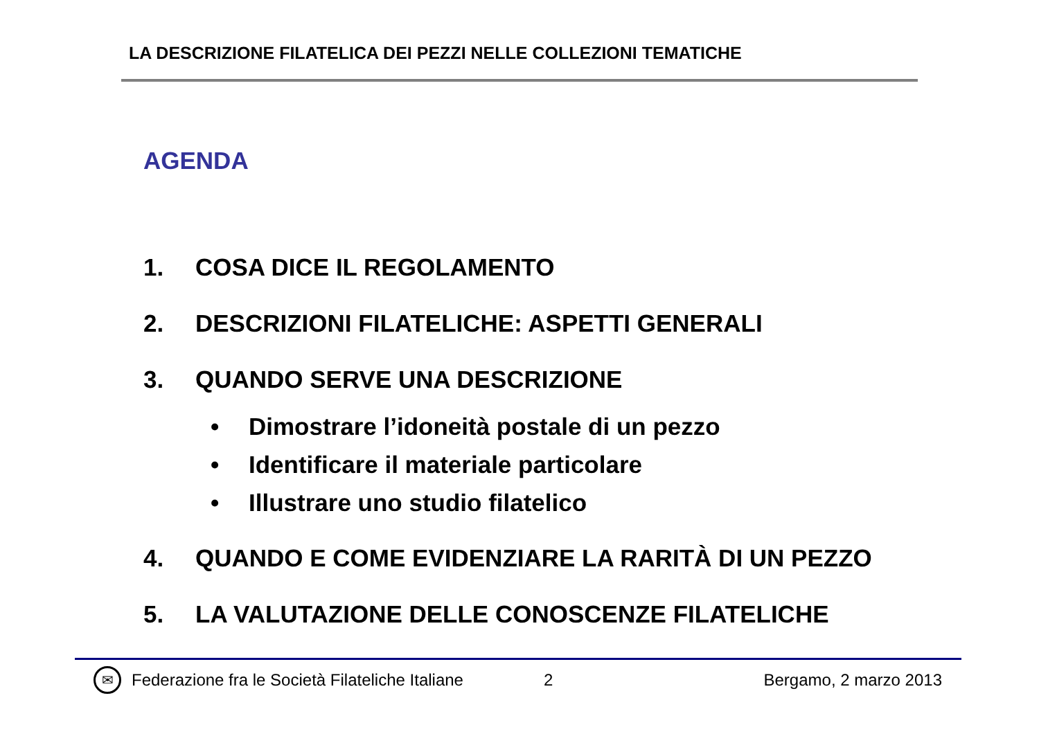LA DESCRIZIONE FILATELICA DEI PEZZI NELLE COLLEZIONI TEMATICHE
AGENDA
1. COSA DICE IL REGOLAMENTO
2. DESCRIZIONI FILATELICHE: ASPETTI GENERALI
3. QUANDO SERVE UNA DESCRIZIONE
• Dimostrare l’idoneità postale di un pezzo
• Identificare il materiale particolare
• Illustrare uno studio filatelico
4. QUANDO E COME EVIDENZIARE LA RARITÀ DI UN PEZZO
5. LA VALUTAZIONE DELLE CONOSCENZE FILATELICHE
✉ Federazione fra le Società Filateliche Italiane 2 Bergamo, 2 marzo 2013